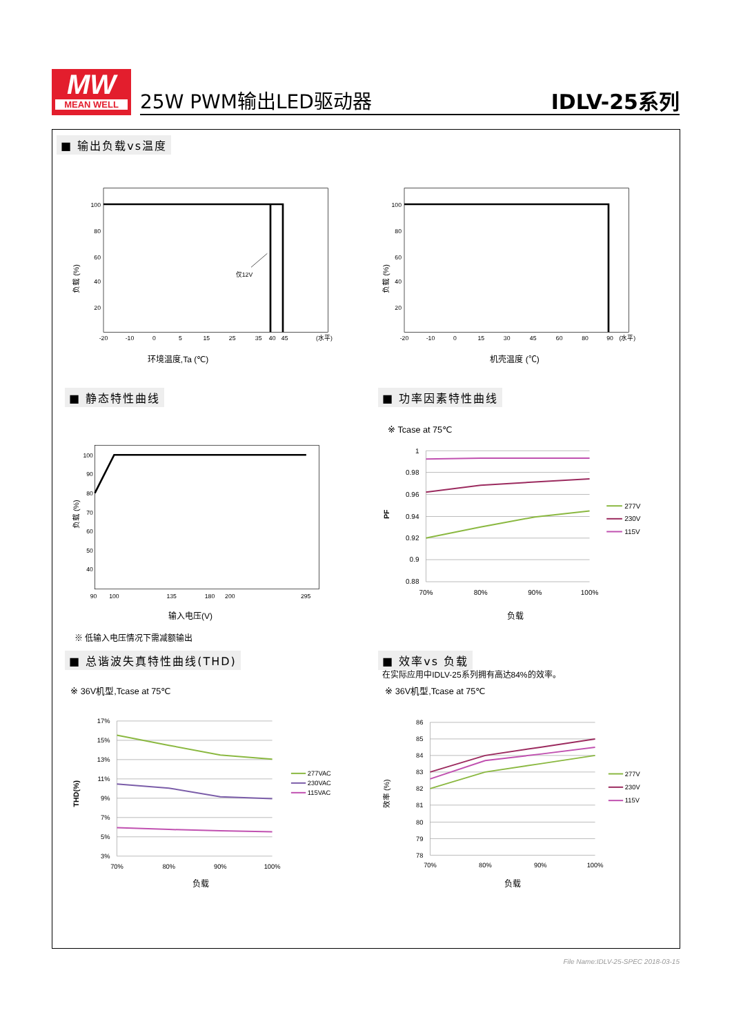MW
MEAN WELL
25W PWM输出LED驱动器 IDLV-25系列
■ 输出负载vs温度
100
80
60
40
20
-20
-10
0
5
15
25
35
40
45
(水平)
仅12V
负载 (%)
环境温度,Ta (℃)
100
80
60
40
20
-20
-10
0
15
30
45
60
80
90
(水平)
负载 (%)
机壳温度 (℃)
■ 静态特性曲线
100
90
80
70
60
50
40
90
100
135
180
200
295
负载 (%)
输入电压(V)
※ 低输入电压情况下需减额输出
■ 功率因素特性曲线
※ Tcase at 75℃
1
0.98
0.96
0.94
0.92
0.9
0.88
70%
80%
90%
100%
PF
277V
230V
115V
负载
■ 总谐波失真特性曲线(THD)
※ 36V机型,Tcase at 75℃
17%
15%
13%
11%
9%
7%
5%
3%
70%
80%
90%
100%
THD(%)
277VAC
230VAC
115VAC
负载
■ 效率vs 负载
在实际应用中IDLV-25系列拥有高达84%的效率。
※ 36V机型,Tcase at 75℃
86
85
84
83
82
81
80
79
78
70%
80%
90%
100%
效率 (%)
277V
230V
115V
负载
File Name:IDLV-25-SPEC 2018-03-15